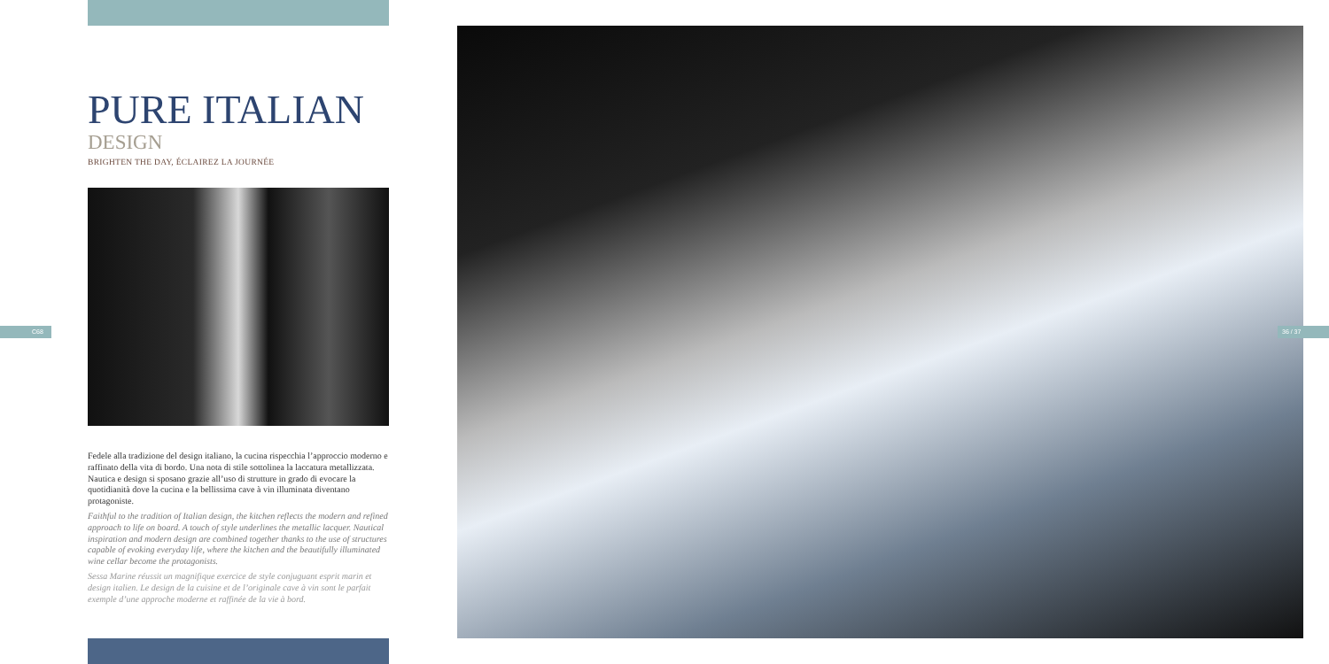C68
PURE ITALIAN
DESIGN
BRIGHTEN THE DAY, ÉCLAIREZ LA JOURNÉE
Fedele alla tradizione del design italiano, la cucina rispecchia l’approccio moderno e raffinato della vita di bordo. Una nota di stile sottolinea la laccatura metallizzata. Nautica e design si sposano grazie all’uso di strutture in grado di evocare la quotidianità dove la cucina e la bellissima cave à vin illuminata diventano protagoniste.
Faithful to the tradition of Italian design, the kitchen reflects the modern and refined approach to life on board. A touch of style underlines the metallic lacquer. Nautical inspiration and modern design are combined together thanks to the use of structures capable of evoking everyday life, where the kitchen and the beautifully illuminated wine cellar become the protagonists.
Sessa Marine réussit un magnifique exercice de style conjuguant esprit marin et design italien. Le design de la cuisine et de l’originale cave à vin sont le parfait exemple d’une approche moderne et raffinée de la vie à bord.
36 / 37